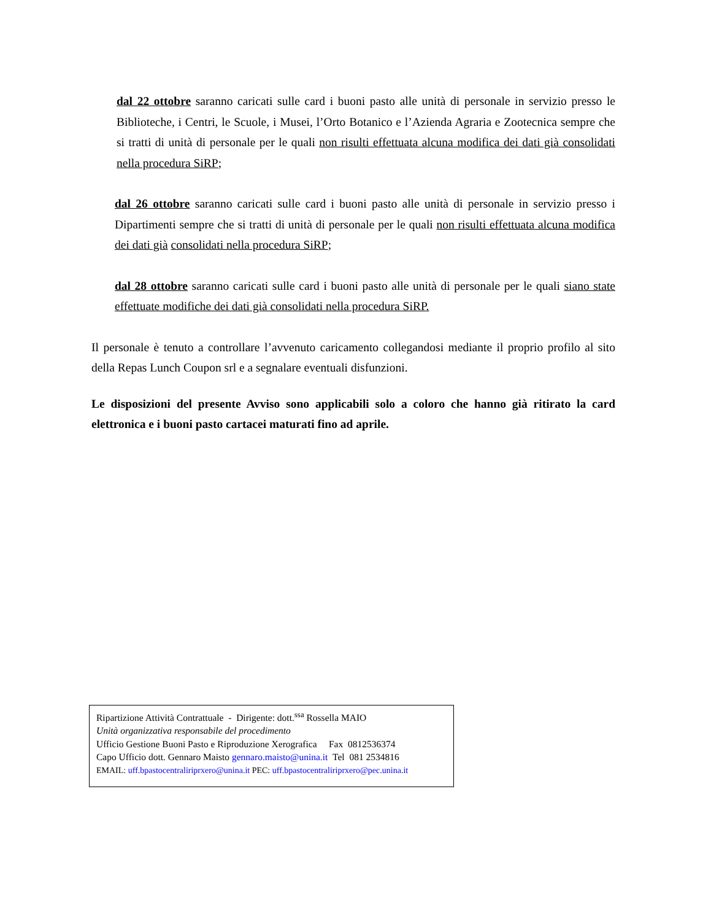dal 22 ottobre saranno caricati sulle card i buoni pasto alle unità di personale in servizio presso le Biblioteche, i Centri, le Scuole, i Musei, l’Orto Botanico e l’Azienda Agraria e Zootecnica sempre che si tratti di unità di personale per le quali non risulti effettuata alcuna modifica dei dati già consolidati nella procedura SiRP;
dal 26 ottobre saranno caricati sulle card i buoni pasto alle unità di personale in servizio presso i Dipartimenti sempre che si tratti di unità di personale per le quali non risulti effettuata alcuna modifica dei dati già consolidati nella procedura SiRP;
dal 28 ottobre saranno caricati sulle card i buoni pasto alle unità di personale per le quali siano state effettuate modifiche dei dati già consolidati nella procedura SiRP.
Il personale è tenuto a controllare l’avvenuto caricamento collegandosi mediante il proprio profilo al sito della Repas Lunch Coupon srl e a segnalare eventuali disfunzioni.
Le disposizioni del presente Avviso sono applicabili solo a coloro che hanno già ritirato la card elettronica e i buoni pasto cartacei maturati fino ad aprile.
Ripartizione Attività Contrattuale - Dirigente: dott.<sup>ssa</sup> Rossella MAIO
Unità organizzativa responsabile del procedimento
Ufficio Gestione Buoni Pasto e Riproduzione Xerografica Fax 0812536374
Capo Ufficio dott. Gennaro Maisto gennaro.maisto@unina.it Tel 081 2534816
EMAIL: uff.bpastocentraliriprxero@unina.it PEC: uff.bpastocentraliriprxero@pec.unina.it